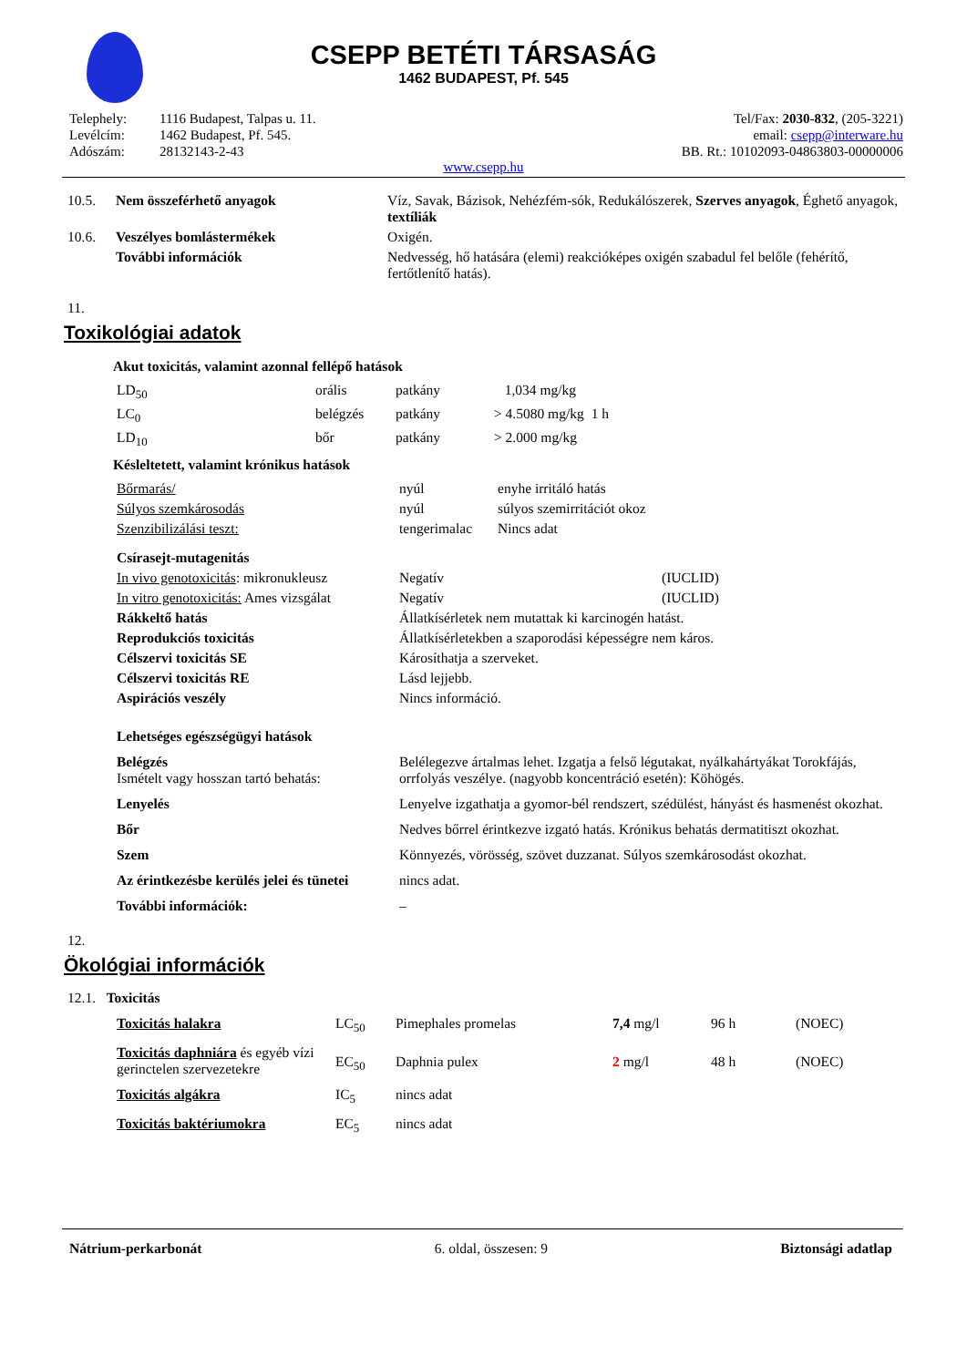CSEPP BETÉTI TÁRSASÁG
1462 BUDAPEST, Pf. 545
| Telephely: | 1116 Budapest, Talpas u. 11. |
| Levélcím: | 1462 Budapest, Pf. 545. |
| Adószám: | 28132143-2-43 |
Tel/Fax: 2030-832, (205-3221)
email: csepp@interware.hu
BB. Rt.: 10102093-04863803-00000006
www.csepp.hu
| 10.5. | Nem összeférhető anyagok | Víz, Savak, Bázisok, Nehézfém-sók, Redukálószerek, Szerves anyagok , Éghető anyagok, textíliák |
| 10.6. | Veszélyes bomlástermékek | Oxigén. |
| | További információk | Nedvesség, hő hatására (elemi) reakcióképes oxigén szabadul fel belőle (fehérítő, fertőtlenítő hatás). |
11.
Toxikológiai adatok
Akut toxicitás, valamint azonnal fellépő hatások
| LD<sub>50</sub> | orális | patkány | 1,034 mg/kg | |
| LC<sub>0</sub> | belégzés | patkány | > 4.5080 mg/kg | 1 h |
| LD<sub>10</sub> | bőr | patkány | > 2.000 mg/kg | |
Késleltetett, valamint krónikus hatások
| Bőrmarás/ | nyúl | enyhe irritáló hatás |
| Súlyos szemkárosodás | nyúl | súlyos szemirritációt okoz |
| Szenzibilizálási teszt: | tengerimalac | Nincs adat |
| Csírasejt-mutagenitás | | |
| In vivo genotoxicitás : mikronukleusz | Negatív | (IUCLID) |
| In vitro genotoxicitás: Ames vizsgálat | Negatív | (IUCLID) |
| Rákkeltő hatás | Állatkísérletek nem mutattak ki karcinogén hatást. | |
| Reprodukciós toxicitás | Állatkísérletekben a szaporodási képességre nem káros. | |
| Célszervi toxicitás SE | Károsíthatja a szerveket. | |
| Célszervi toxicitás RE | Lásd lejjebb. | |
| Aspirációs veszély | Nincs információ. | |
| Lehetséges egészségügyi hatások | | |
| Belégzés Ismételt vagy hosszan tartó behatás: | Belélegezve ártalmas lehet. Izgatja a felső légutakat, nyálkahártyákat Torokfájás, orrfolyás veszélye. (nagyobb koncentráció esetén): Köhögés. | |
| Lenyelés | Lenyelve izgathatja a gyomor-bél rendszert, szédülést, hányást és hasmenést okozhat. | |
| Bőr | Nedves bőrrel érintkezve izgató hatás. Krónikus behatás dermatitiszt okozhat. | |
| Szem | Könnyezés, vörösség, szövet duzzanat. Súlyos szemkárosodást okozhat. | |
| Az érintkezésbe kerülés jelei és tünetei | nincs adat. | |
| További információk: | – | |
12.
Ökológiai információk
12.1. Toxicitás
| Toxicitás halakra | LC<sub>50</sub> | Pimephales promelas | 7,4 mg/l | 96 h | (NOEC) |
| Toxicitás daphniára és egyéb vízi gerinctelen szervezetekre | EC<sub>50</sub> | Daphnia pulex | 2 mg/l | 48 h | (NOEC) |
| Toxicitás algákra | IC<sub>5</sub> | nincs adat | | | |
| Toxicitás baktériumokra | EC<sub>5</sub> | nincs adat | | | |
Nátrium-perkarbonát 6. oldal, összesen: 9 Biztonsági adatlap